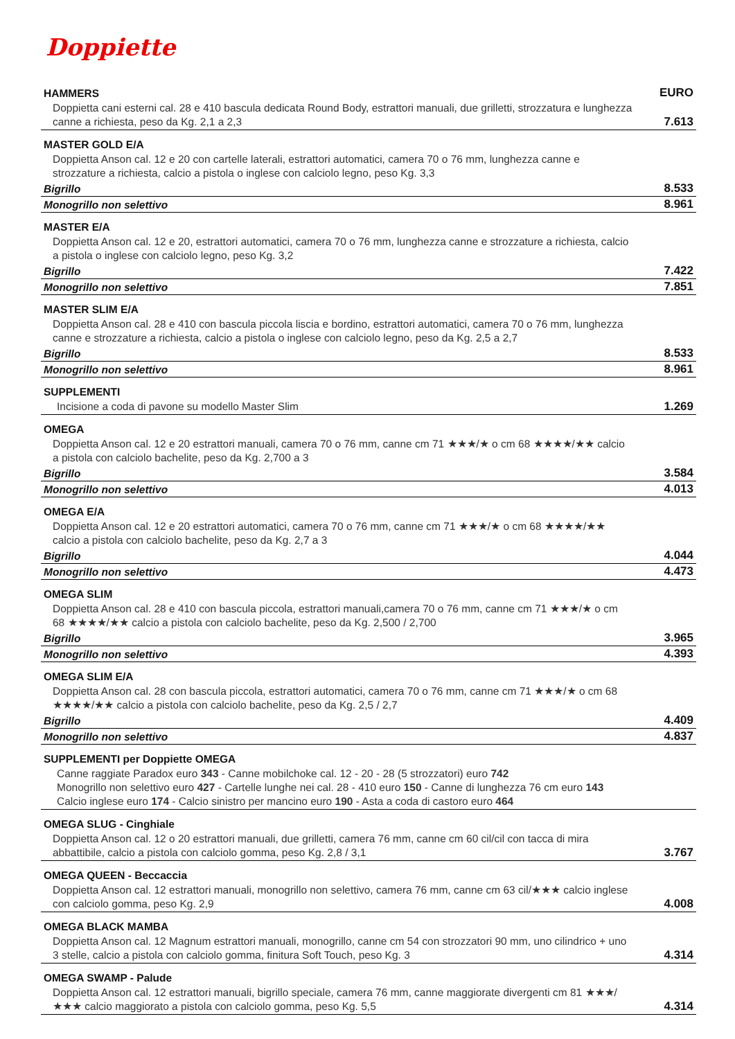Doppiette
| HAMMERS | EURO |
| Doppietta cani esterni cal. 28 e 410 bascula dedicata Round Body, estrattori manuali, due grilletti, strozzatura e lunghezza canne a richiesta, peso da Kg. 2,1 a 2,3 | 7.613 |
| MASTER GOLD E/A | |
| Doppietta Anson cal. 12 e 20 con cartelle laterali, estrattori automatici, camera 70 o 76 mm, lunghezza canne e strozzature a richiesta, calcio a pistola o inglese con calciolo legno, peso Kg. 3,3 | |
| Bigrillo | 8.533 |
| Monogrillo non selettivo | 8.961 |
| MASTER E/A | |
| Doppietta Anson cal. 12 e 20, estrattori automatici, camera 70 o 76 mm, lunghezza canne e strozzature a richiesta, calcio a pistola o inglese con calciolo legno, peso Kg. 3,2 | |
| Bigrillo | 7.422 |
| Monogrillo non selettivo | 7.851 |
| MASTER SLIM E/A | |
| Doppietta Anson cal. 28 e 410 con bascula piccola liscia e bordino, estrattori automatici, camera 70 o 76 mm, lunghezza canne e strozzature a richiesta, calcio a pistola o inglese con calciolo legno, peso da Kg. 2,5 a 2,7 | |
| Bigrillo | 8.533 |
| Monogrillo non selettivo | 8.961 |
| SUPPLEMENTI | |
| Incisione a coda di pavone su modello Master Slim | 1.269 |
| OMEGA | |
| Doppietta Anson cal. 12 e 20 estrattori manuali, camera 70 o 76 mm, canne cm 71 ★★★/★ o cm 68 ★★★★/★★ calcio a pistola con calciolo bachelite, peso da Kg. 2,700 a 3 | |
| Bigrillo | 3.584 |
| Monogrillo non selettivo | 4.013 |
| OMEGA E/A | |
| Doppietta Anson cal. 12 e 20 estrattori automatici, camera 70 o 76 mm, canne cm 71 ★★★/★ o cm 68 ★★★★/★★ calcio a pistola con calciolo bachelite, peso da Kg. 2,7 a 3 | |
| Bigrillo | 4.044 |
| Monogrillo non selettivo | 4.473 |
| OMEGA SLIM | |
| Doppietta Anson cal. 28 e 410 con bascula piccola, estrattori manuali,camera 70 o 76 mm, canne cm 71 ★★★/★ o cm 68 ★★★★/★★ calcio a pistola con calciolo bachelite, peso da Kg. 2,500 / 2,700 | |
| Bigrillo | 3.965 |
| Monogrillo non selettivo | 4.393 |
| OMEGA SLIM E/A | |
| Doppietta Anson cal. 28 con bascula piccola, estrattori automatici, camera 70 o 76 mm, canne cm 71 ★★★/★ o cm 68 ★★★★/★★ calcio a pistola con calciolo bachelite, peso da Kg. 2,5 / 2,7 | |
| Bigrillo | 4.409 |
| Monogrillo non selettivo | 4.837 |
| SUPPLEMENTI per Doppiette OMEGA | |
| Canne raggiate Paradox euro 343 - Canne mobilchoke cal. 12 - 20 - 28 (5 strozzatori) euro 742 Monogrillo non selettivo euro 427 - Cartelle lunghe nei cal. 28 - 410 euro 150 - Canne di lunghezza 76 cm euro 143 Calcio inglese euro 174 - Calcio sinistro per mancino euro 190 - Asta a coda di castoro euro 464 | |
| OMEGA SLUG - Cinghiale | |
| Doppietta Anson cal. 12 o 20 estrattori manuali, due grilletti, camera 76 mm, canne cm 60 cil/cil con tacca di mira abbattibile, calcio a pistola con calciolo gomma, peso Kg. 2,8 / 3,1 | 3.767 |
| OMEGA QUEEN - Beccaccia | |
| Doppietta Anson cal. 12 estrattori manuali, monogrillo non selettivo, camera 76 mm, canne cm 63 cil/★★★ calcio inglese con calciolo gomma, peso Kg. 2,9 | 4.008 |
| OMEGA BLACK MAMBA | |
| Doppietta Anson cal. 12 Magnum estrattori manuali, monogrillo, canne cm 54 con strozzatori 90 mm, uno cilindrico + uno 3 stelle, calcio a pistola con calciolo gomma, finitura Soft Touch, peso Kg. 3 | 4.314 |
| OMEGA SWAMP - Palude | |
| Doppietta Anson cal. 12 estrattori manuali, bigrillo speciale, camera 76 mm, canne maggiorate divergenti cm 81 ★★★/★★★ calcio maggiorato a pistola con calciolo gomma, peso Kg. 5,5 | 4.314 |